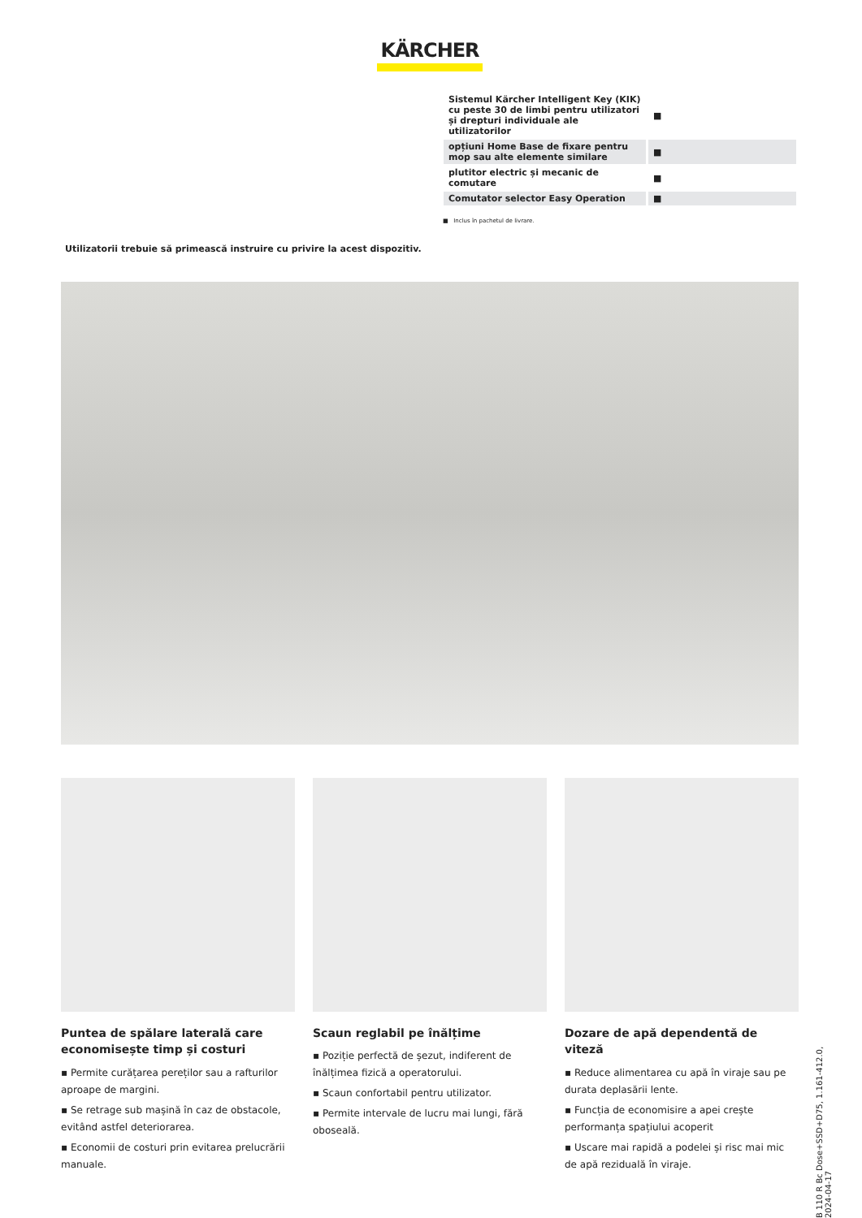KÄRCHER
| Sistemul Kärcher Intelligent Key (KIK) cu peste 30 de limbi pentru utilizatori și drepturi individuale ale utilizatorilor | ■ |
| opțiuni Home Base de fixare pentru mop sau alte elemente similare | ■ |
| plutitor electric și mecanic de comutare | ■ |
| Comutator selector Easy Operation | ■ |
■ Inclus în pachetul de livrare.
Utilizatorii trebuie să primească instruire cu privire la acest dispozitiv.
Puntea de spălare laterală care economisește timp și costuri
▪ Permite curățarea pereților sau a rafturilor aproape de margini.
▪ Se retrage sub mașină în caz de obstacole, evitând astfel deteriorarea.
▪ Economii de costuri prin evitarea prelucrării manuale.
Scaun reglabil pe înălțime
▪ Poziție perfectă de șezut, indiferent de înălțimea fizică a operatorului.
▪ Scaun confortabil pentru utilizator.
▪ Permite intervale de lucru mai lungi, fără oboseală.
Dozare de apă dependentă de viteză
▪ Reduce alimentarea cu apă în viraje sau pe durata deplasării lente.
▪ Funcția de economisire a apei crește performanța spațiului acoperit
▪ Uscare mai rapidă a podelei și risc mai mic de apă reziduală în viraje.
B 110 R Bc Dose+SSD+D75, 1.161-412.0, 2024-04-17